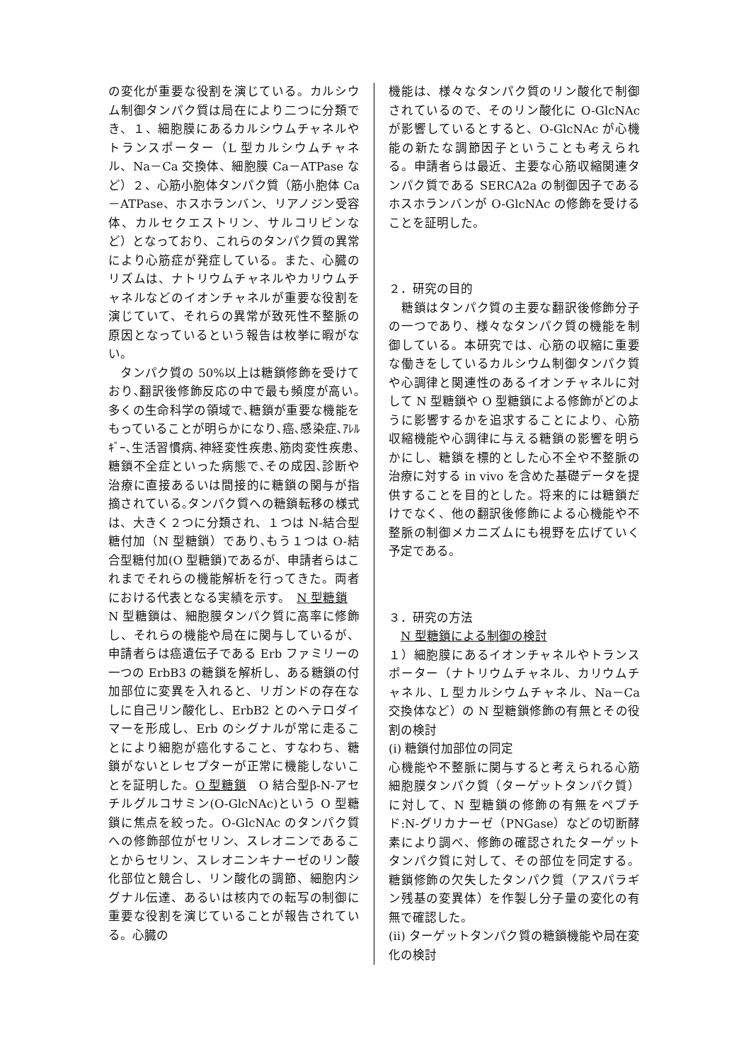の変化が重要な役割を演じている。カルシウム制御タンパク質は局在により二つに分類でき、１、細胞膜にあるカルシウムチャネルやトランスポーター（L 型カルシウムチャネル、Na－Ca 交換体、細胞膜 Ca－ATPase など）２、心筋小胞体タンパク質（筋小胞体 Ca－ATPase、ホスホランバン、リアノジン受容体、カルセクエストリン、サルコリピンなど）となっており、これらのタンパク質の異常により心筋症が発症している。また、心臓のリズムは、ナトリウムチャネルやカリウムチャネルなどのイオンチャネルが重要な役割を演じていて、それらの異常が致死性不整脈の原因となっているという報告は枚挙に暇がない。
　タンパク質の 50%以上は糖鎖修飾を受けており､翻訳後修飾反応の中で最も頻度が高い｡多くの生命科学の領域で､糖鎖が重要な機能をもっていることが明らかになり､癌､感染症､ｱﾚﾙｷﾞｰ､生活習慣病､神経変性疾患､筋肉変性疾患､糖鎖不全症といった病態で､その成因､診断や治療に直接あるいは間接的に糖鎖の関与が指摘されている｡タンパク質への糖鎖転移の様式は、大きく２つに分類され、１つは N-結合型糖付加（N 型糖鎖）であり､もう１つは O-結合型糖付加(O 型糖鎖)であるが、申請者らはこれまでそれらの機能解析を行ってきた。両者における代表となる実績を示す。　N 型糖鎖　N 型糖鎖は、細胞膜タンパク質に高率に修飾し、それらの機能や局在に関与しているが、申請者らは癌遺伝子である Erb ファミリーの一つの ErbB3 の糖鎖を解析し、ある糖鎖の付加部位に変異を入れると、リガンドの存在なしに自己リン酸化し、ErbB2 とのヘテロダイマーを形成し、Erb のシグナルが常に走ることにより細胞が癌化すること、すなわち、糖鎖がないとレセプターが正常に機能しないことを証明した。O 型糖鎖　O 結合型β-N-アセチルグルコサミン(O-GlcNAc)という O 型糖鎖に焦点を絞った。O-GlcNAc のタンパク質への修飾部位がセリン、スレオニンであることからセリン、スレオニンキナーゼのリン酸化部位と競合し、リン酸化の調節、細胞内シグナル伝達、あるいは核内での転写の制御に重要な役割を演じていることが報告されている。心臓の
機能は、様々なタンパク質のリン酸化で制御されているので、そのリン酸化に O-GlcNAc が影響しているとすると、O-GlcNAc が心機能の新たな調節因子ということも考えられる。申請者らは最近、主要な心筋収縮関連タンパク質である SERCA2a の制御因子であるホスホランバンが O-GlcNAc の修飾を受けることを証明した。
２．研究の目的
　糖鎖はタンパク質の主要な翻訳後修飾分子の一つであり、様々なタンパク質の機能を制御している。本研究では、心筋の収縮に重要な働きをしているカルシウム制御タンパク質や心調律と関連性のあるイオンチャネルに対して N 型糖鎖や O 型糖鎖による修飾がどのように影響するかを追求することにより、心筋収縮機能や心調律に与える糖鎖の影響を明らかにし、糖鎖を標的とした心不全や不整脈の治療に対する in vivo を含めた基礎データを提供することを目的とした。将来的には糖鎖だけでなく、他の翻訳後修飾による心機能や不整脈の制御メカニズムにも視野を広げていく予定である。
３．研究の方法
　N 型糖鎖による制御の検討
１）細胞膜にあるイオンチャネルやトランスポーター（ナトリウムチャネル、カリウムチャネル、L 型カルシウムチャネル、Na－Ca 交換体など）の N 型糖鎖修飾の有無とその役割の検討
(ⅰ) 糖鎖付加部位の同定
心機能や不整脈に関与すると考えられる心筋細胞膜タンパク質（ターゲットタンパク質）に対して、N 型糖鎖の修飾の有無をペプチド:N-グリカナーゼ（PNGase）などの切断酵素により調べ、修飾の確認されたターゲットタンパク質に対して、その部位を同定する。糖鎖修飾の欠失したタンパク質（アスパラギン残基の変異体）を作製し分子量の変化の有無で確認した。
(ⅱ) ターゲットタンパク質の糖鎖機能や局在変化の検討